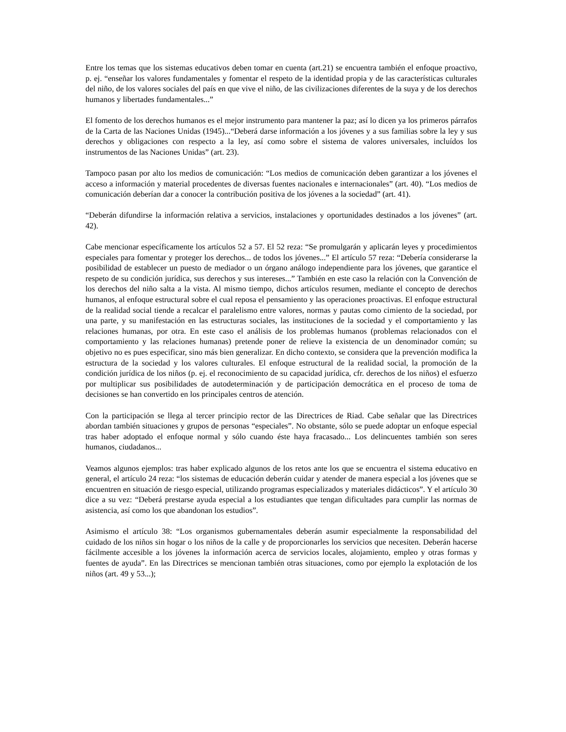Entre los temas que los sistemas educativos deben tomar en cuenta (art.21) se encuentra también el enfoque proactivo, p. ej. “enseñar los valores fundamentales y fomentar el respeto de la identidad propia y de las características culturales del niño, de los valores sociales del país en que vive el niño, de las civilizaciones diferentes de la suya y de los derechos humanos y libertades fundamentales...”
El fomento de los derechos humanos es el mejor instrumento para mantener la paz; así lo dicen ya los primeros párrafos de la Carta de las Naciones Unidas (1945)...“Deberá darse información a los jóvenes y a sus familias sobre la ley y sus derechos y obligaciones con respecto a la ley, así como sobre el sistema de valores universales, incluídos los instrumentos de las Naciones Unidas” (art. 23).
Tampoco pasan por alto los medios de comunicación: “Los medios de comunicación deben garantizar a los jóvenes el acceso a información y material procedentes de diversas fuentes nacionales e internacionales” (art. 40). “Los medios de comunicación deberían dar a conocer la contribución positiva de los jóvenes a la sociedad” (art. 41).
“Deberán difundirse la información relativa a servicios, instalaciones y oportunidades destinados a los jóvenes” (art. 42).
Cabe mencionar específicamente los artículos 52 a 57. El 52 reza: “Se promulgarán y aplicarán leyes y procedimientos especiales para fomentar y proteger los derechos... de todos los jóvenes...” El artículo 57 reza: “Debería considerarse la posibilidad de establecer un puesto de mediador o un órgano análogo independiente para los jóvenes, que garantice el respeto de su condición jurídica, sus derechos y sus intereses...” También en este caso la relación con la Convención de los derechos del niño salta a la vista. Al mismo tiempo, dichos artículos resumen, mediante el concepto de derechos humanos, al enfoque estructural sobre el cual reposa el pensamiento y las operaciones proactivas. El enfoque estructural de la realidad social tiende a recalcar el paralelismo entre valores, normas y pautas como cimiento de la sociedad, por una parte, y su manifestación en las estructuras sociales, las instituciones de la sociedad y el comportamiento y las relaciones humanas, por otra. En este caso el análisis de los problemas humanos (problemas relacionados con el comportamiento y las relaciones humanas) pretende poner de relieve la existencia de un denominador común; su objetivo no es pues especificar, sino más bien generalizar. En dicho contexto, se considera que la prevención modifica la estructura de la sociedad y los valores culturales. El enfoque estructural de la realidad social, la promoción de la condición jurídica de los niños (p. ej. el reconocimiento de su capacidad jurídica, cfr. derechos de los niños) el esfuerzo por multiplicar sus posibilidades de autodeterminación y de participación democrática en el proceso de toma de decisiones se han convertido en los principales centros de atención.
Con la participación se llega al tercer principio rector de las Directrices de Riad. Cabe señalar que las Directrices abordan también situaciones y grupos de personas “especiales”. No obstante, sólo se puede adoptar un enfoque especial tras haber adoptado el enfoque normal y sólo cuando éste haya fracasado... Los delincuentes también son seres humanos, ciudadanos...
Veamos algunos ejemplos: tras haber explicado algunos de los retos ante los que se encuentra el sistema educativo en general, el artículo 24 reza: “los sistemas de educación deberán cuidar y atender de manera especial a los jóvenes que se encuentren en situación de riesgo especial, utilizando programas especializados y materiales didácticos”. Y el artículo 30 dice a su vez: “Deberá prestarse ayuda especial a los estudiantes que tengan dificultades para cumplir las normas de asistencia, así como los que abandonan los estudios”.
Asimismo el artículo 38: “Los organismos gubernamentales deberán asumir especialmente la responsabilidad del cuidado de los niños sin hogar o los niños de la calle y de proporcionarles los servicios que necesiten. Deberán hacerse fácilmente accesible a los jóvenes la información acerca de servicios locales, alojamiento, empleo y otras formas y fuentes de ayuda”. En las Directrices se mencionan también otras situaciones, como por ejemplo la explotación de los niños (art. 49 y 53...);